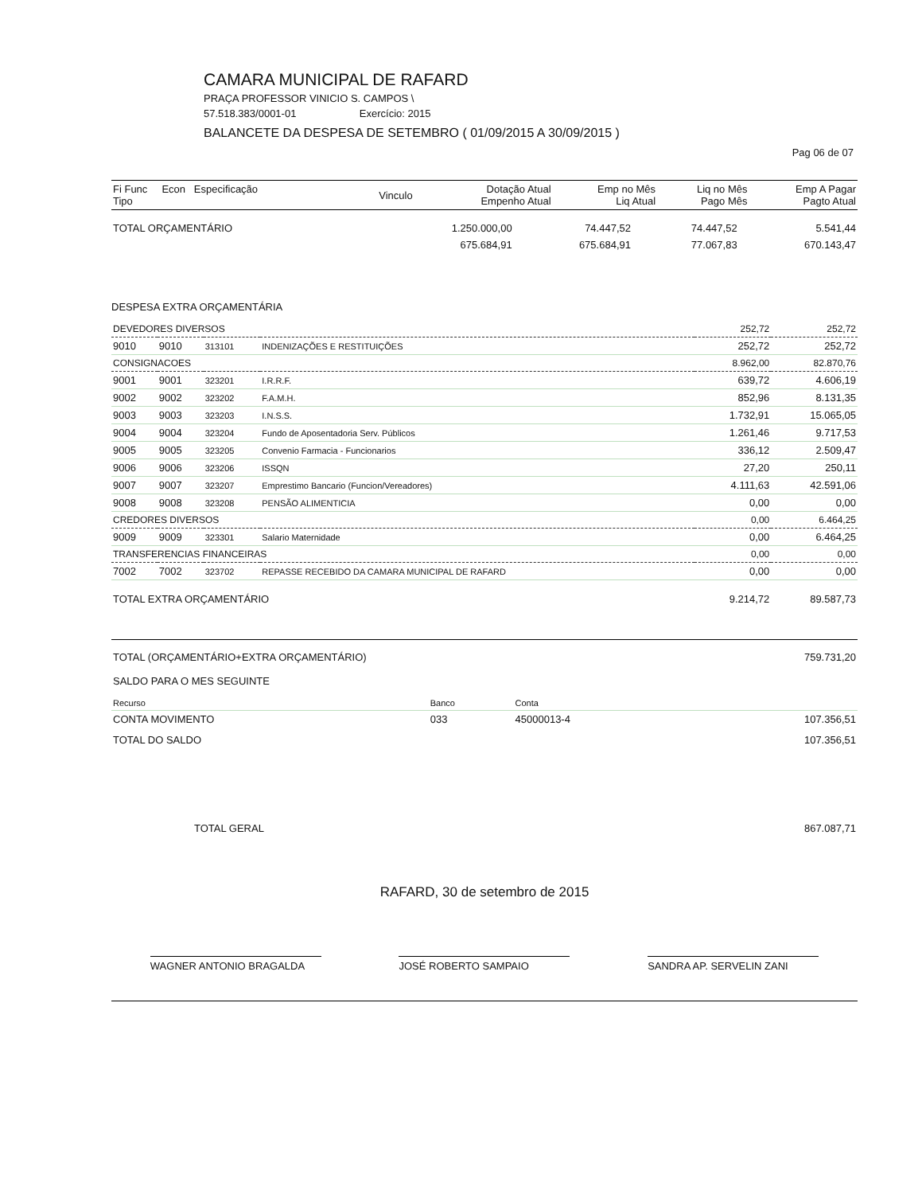CAMARA MUNICIPAL DE RAFARD
PRAÇA PROFESSOR VINICIO S. CAMPOS \
57.518.383/0001-01 Exercício: 2015
BALANCETE DA DESPESA DE SETEMBRO ( 01/09/2015 A 30/09/2015 )
Pag 06 de 07
| Fi Func Econ Especificação Tipo | Vinculo | Dotação Atual Empenho Atual | Emp no Mês Liq Atual | Liq no Mês Pago Mês | Emp A Pagar Pagto Atual |
| --- | --- | --- | --- | --- | --- |
| TOTAL ORÇAMENTÁRIO | 1.250.000,00 | 74.447,52 | 74.447,52 | 5.541,44 |
| | 675.684,91 | 675.684,91 | 77.067,83 | 670.143,47 |
DESPESA EXTRA ORÇAMENTÁRIA
| DEVEDORES DIVERSOS | | | | 252,72 | 252,72 |
| 9010 | 9010 | 313101 | INDENIZAÇÕES E RESTITUIÇÕES | 252,72 | 252,72 |
| CONSIGNACOES | | | | 8.962,00 | 82.870,76 |
| 9001 | 9001 | 323201 | I.R.R.F. | 639,72 | 4.606,19 |
| 9002 | 9002 | 323202 | F.A.M.H. | 852,96 | 8.131,35 |
| 9003 | 9003 | 323203 | I.N.S.S. | 1.732,91 | 15.065,05 |
| 9004 | 9004 | 323204 | Fundo de Aposentadoria Serv. Públicos | 1.261,46 | 9.717,53 |
| 9005 | 9005 | 323205 | Convenio Farmacia - Funcionarios | 336,12 | 2.509,47 |
| 9006 | 9006 | 323206 | ISSQN | 27,20 | 250,11 |
| 9007 | 9007 | 323207 | Emprestimo Bancario (Funcion/Vereadores) | 4.111,63 | 42.591,06 |
| 9008 | 9008 | 323208 | PENSÃO ALIMENTICIA | 0,00 | 0,00 |
| CREDORES DIVERSOS | | | | 0,00 | 6.464,25 |
| 9009 | 9009 | 323301 | Salario Maternidade | 0,00 | 6.464,25 |
| TRANSFERENCIAS FINANCEIRAS | | | | 0,00 | 0,00 |
| 7002 | 7002 | 323702 | REPASSE RECEBIDO DA CAMARA MUNICIPAL DE RAFARD | 0,00 | 0,00 |
| TOTAL EXTRA ORÇAMENTÁRIO | | | | 9.214,72 | 89.587,73 |
| TOTAL (ORÇAMENTÁRIO+EXTRA ORÇAMENTÁRIO) | 759.731,20 |
| SALDO PARA O MES SEGUINTE | |
| Recurso | Banco | Conta | |
| CONTA MOVIMENTO | 033 | 45000013-4 | 107.356,51 |
| TOTAL DO SALDO | | | 107.356,51 |
| TOTAL GERAL | 867.087,71 |
RAFARD, 30 de setembro de 2015
WAGNER ANTONIO BRAGALDA JOSÉ ROBERTO SAMPAIO SANDRA AP. SERVELIN ZANI